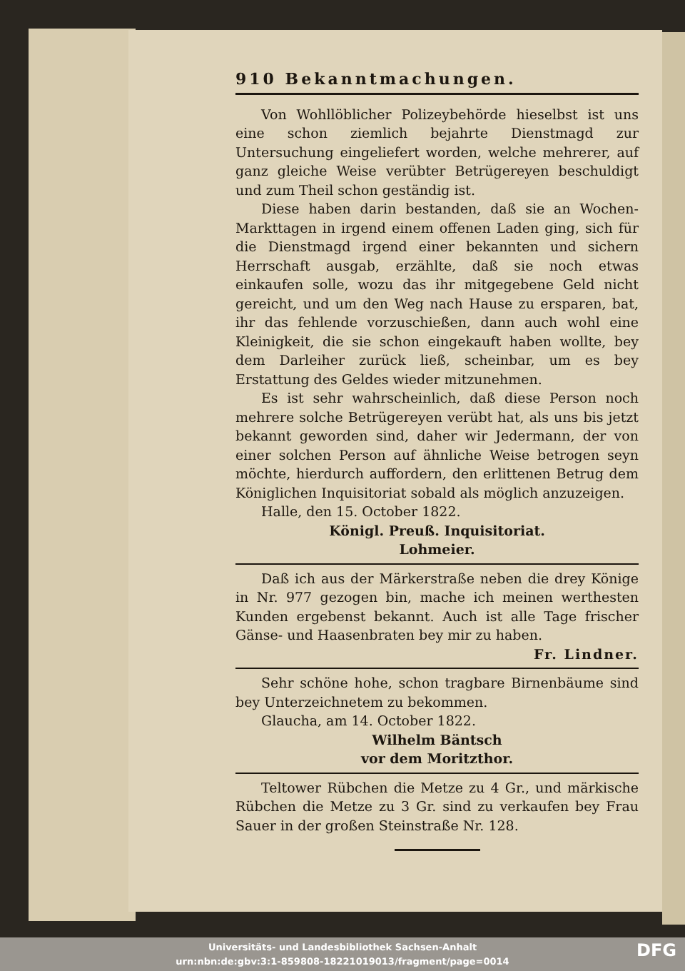910 Bekanntmachungen.
Von Wohllöblicher Polizeybehörde hieselbst ist uns eine schon ziemlich bejahrte Dienstmagd zur Untersuchung eingeliefert worden, welche mehrerer, auf ganz gleiche Weise verübter Betrügereyen beschuldigt und zum Theil schon geständig ist.
Diese haben darin bestanden, daß sie an Wochen-Markttagen in irgend einem offenen Laden ging, sich für die Dienstmagd irgend einer bekannten und sichern Herrschaft ausgab, erzählte, daß sie noch etwas einkaufen solle, wozu das ihr mitgegebene Geld nicht gereicht, und um den Weg nach Hause zu ersparen, bat, ihr das fehlende vorzuschießen, dann auch wohl eine Kleinigkeit, die sie schon eingekauft haben wollte, bey dem Darleiher zurück ließ, scheinbar, um es bey Erstattung des Geldes wieder mitzunehmen.
Es ist sehr wahrscheinlich, daß diese Person noch mehrere solche Betrügereyen verübt hat, als uns bis jetzt bekannt geworden sind, daher wir Jedermann, der von einer solchen Person auf ähnliche Weise betrogen seyn möchte, hierdurch auffordern, den erlittenen Betrug dem Königlichen Inquisitoriat sobald als möglich anzuzeigen.
Halle, den 15. October 1822.
Königl. Preuß. Inquisitoriat.
Lohmeier.
Daß ich aus der Märkerstraße neben die drey Könige in Nr. 977 gezogen bin, mache ich meinen werthesten Kunden ergebenst bekannt. Auch ist alle Tage frischer Gänse- und Haasenbraten bey mir zu haben.
Fr. Lindner.
Sehr schöne hohe, schon tragbare Birnenbäume sind bey Unterzeichnetem zu bekommen.
Glaucha, am 14. October 1822.
Wilhelm Bäntsch
vor dem Moritzthor.
Teltower Rübchen die Metze zu 4 Gr., und märkische Rübchen die Metze zu 3 Gr. sind zu verkaufen bey Frau Sauer in der großen Steinstraße Nr. 128.
Universitäts- und Landesbibliothek Sachsen-Anhalt
urn:nbn:de:gbv:3:1-859808-18221019013/fragment/page=0014
DFG